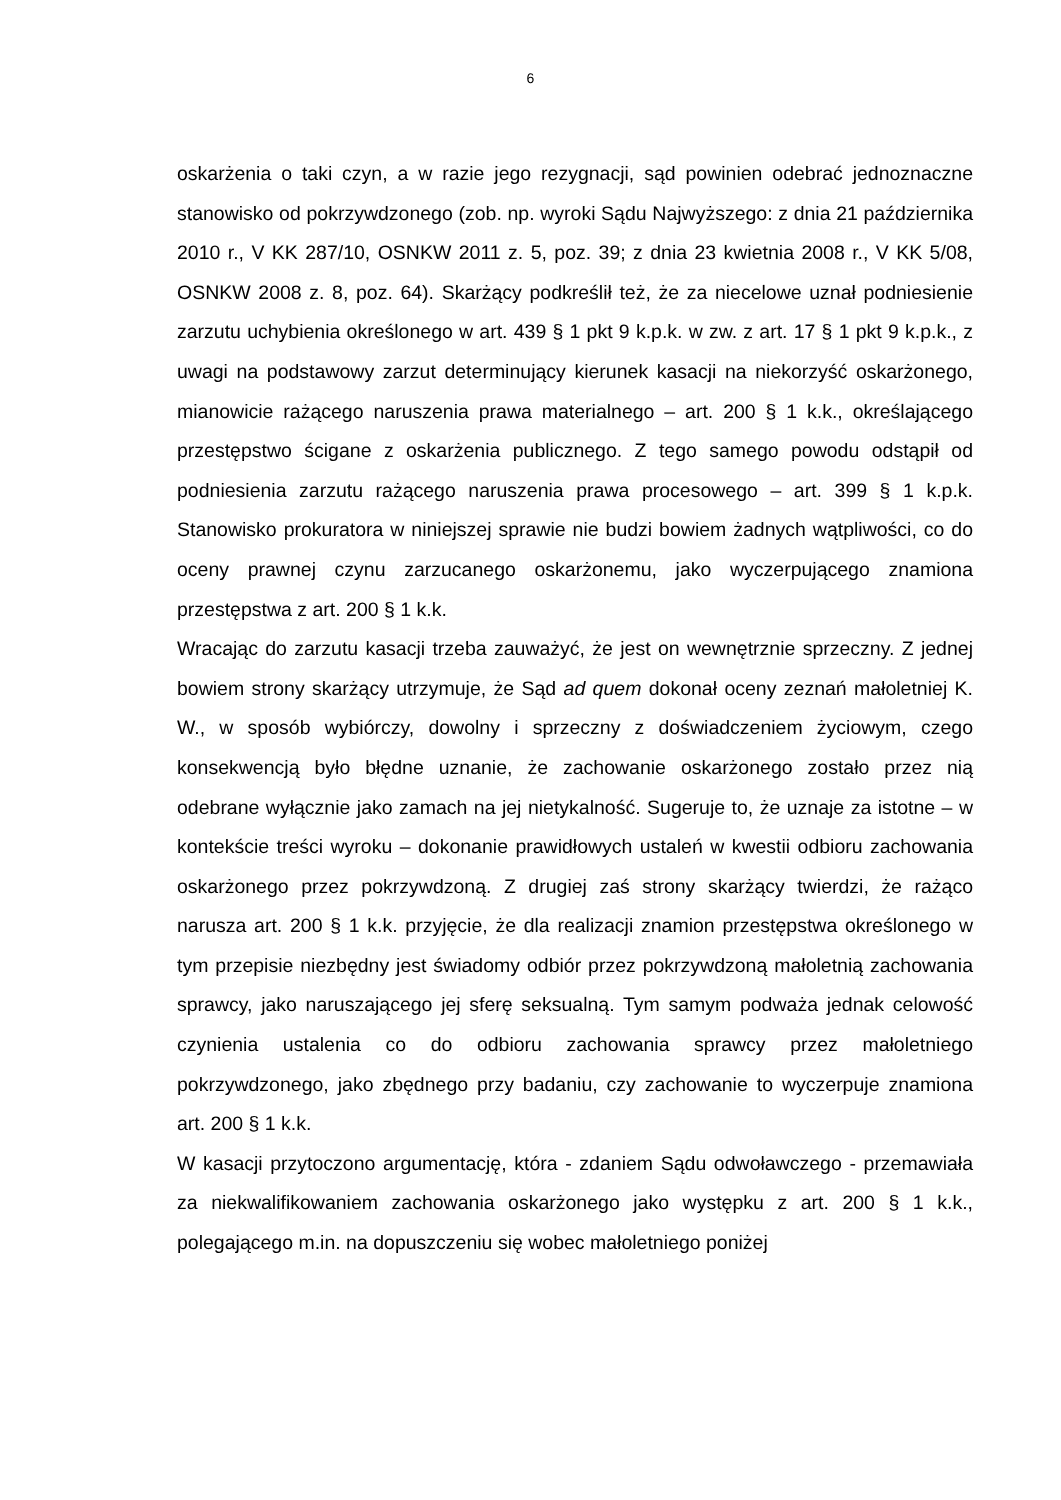6
oskarżenia o taki czyn, a w razie jego rezygnacji, sąd powinien odebrać jednoznaczne stanowisko od pokrzywdzonego (zob. np. wyroki Sądu Najwyższego: z dnia 21 października 2010 r., V KK 287/10, OSNKW 2011 z. 5, poz. 39; z dnia 23 kwietnia 2008 r., V KK 5/08, OSNKW 2008 z. 8, poz. 64). Skarżący podkreślił też, że za niecelowe uznał podniesienie zarzutu uchybienia określonego w art. 439 § 1 pkt 9 k.p.k. w zw. z art. 17 § 1 pkt 9 k.p.k., z uwagi na podstawowy zarzut determinujący kierunek kasacji na niekorzyść oskarżonego, mianowicie rażącego naruszenia prawa materialnego – art. 200 § 1 k.k., określającego przestępstwo ścigane z oskarżenia publicznego. Z tego samego powodu odstąpił od podniesienia zarzutu rażącego naruszenia prawa procesowego – art. 399 § 1 k.p.k. Stanowisko prokuratora w niniejszej sprawie nie budzi bowiem żadnych wątpliwości, co do oceny prawnej czynu zarzucanego oskarżonemu, jako wyczerpującego znamiona przestępstwa z art. 200 § 1 k.k.
Wracając do zarzutu kasacji trzeba zauważyć, że jest on wewnętrznie sprzeczny. Z jednej bowiem strony skarżący utrzymuje, że Sąd ad quem dokonał oceny zeznań małoletniej K. W., w sposób wybiórczy, dowolny i sprzeczny z doświadczeniem życiowym, czego konsekwencją było błędne uznanie, że zachowanie oskarżonego zostało przez nią odebrane wyłącznie jako zamach na jej nietykalność. Sugeruje to, że uznaje za istotne – w kontekście treści wyroku – dokonanie prawidłowych ustaleń w kwestii odbioru zachowania oskarżonego przez pokrzywdzoną. Z drugiej zaś strony skarżący twierdzi, że rażąco narusza art. 200 § 1 k.k. przyjęcie, że dla realizacji znamion przestępstwa określonego w tym przepisie niezbędny jest świadomy odbiór przez pokrzywdzoną małoletnią zachowania sprawcy, jako naruszającego jej sferę seksualną. Tym samym podważa jednak celowość czynienia ustalenia co do odbioru zachowania sprawcy przez małoletniego pokrzywdzonego, jako zbędnego przy badaniu, czy zachowanie to wyczerpuje znamiona art. 200 § 1 k.k.
W kasacji przytoczono argumentację, która - zdaniem Sądu odwoławczego - przemawiała za niekwalifikowaniem zachowania oskarżonego jako występku z art. 200 § 1 k.k., polegającego m.in. na dopuszczeniu się wobec małoletniego poniżej